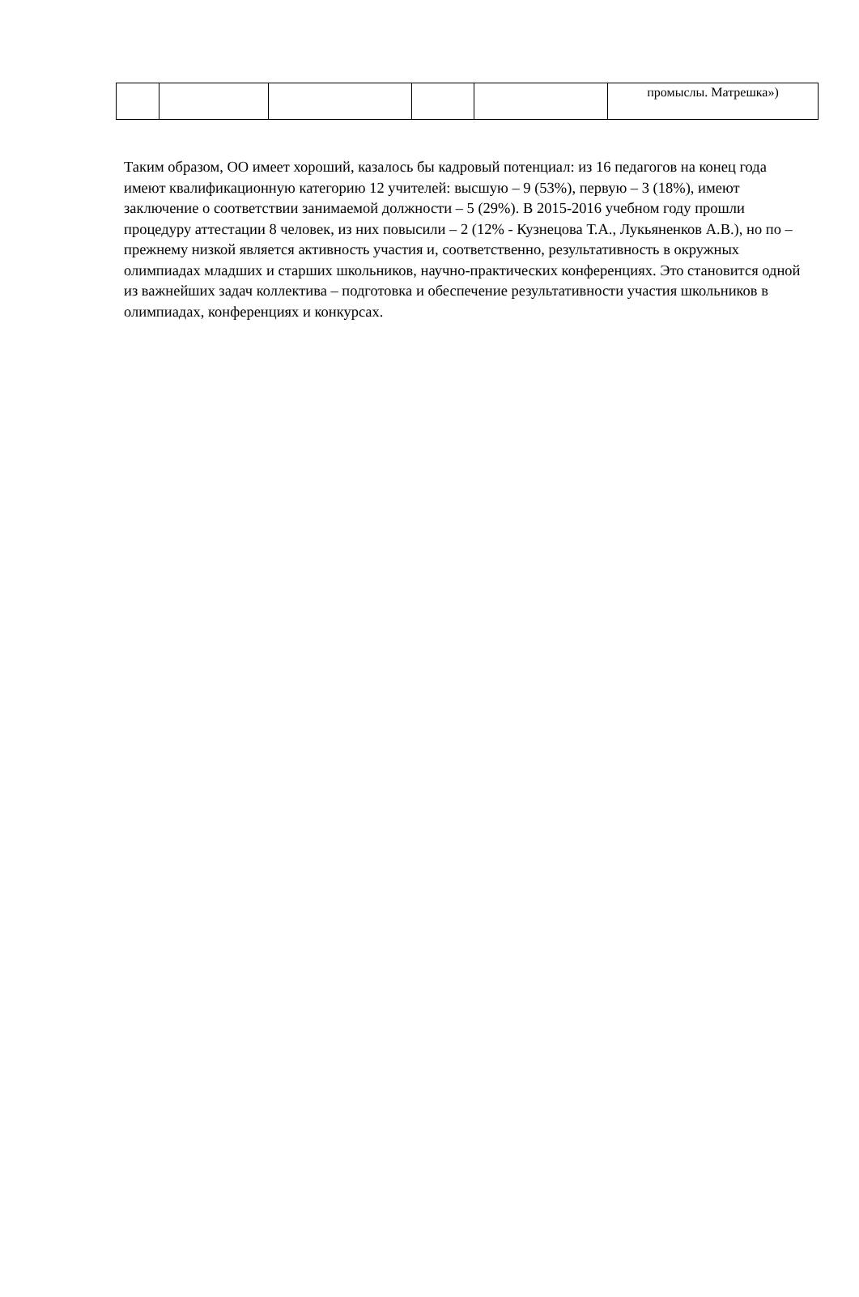| | | | | | промыслы. Матрешка») |
Таким образом, ОО имеет хороший, казалось бы кадровый потенциал: из 16 педагогов на конец года имеют квалификационную категорию 12 учителей: высшую – 9 (53%), первую – 3 (18%), имеют заключение о соответствии занимаемой должности – 5 (29%). В 2015-2016 учебном году прошли процедуру аттестации 8 человек, из них повысили – 2 (12% - Кузнецова Т.А., Лукьяненков А.В.), но по –прежнему низкой является активность участия и, соответственно, результативность в окружных олимпиадах младших и старших школьников, научно-практических конференциях. Это становится одной из важнейших задач коллектива – подготовка и обеспечение результативности участия школьников в олимпиадах, конференциях и конкурсах.